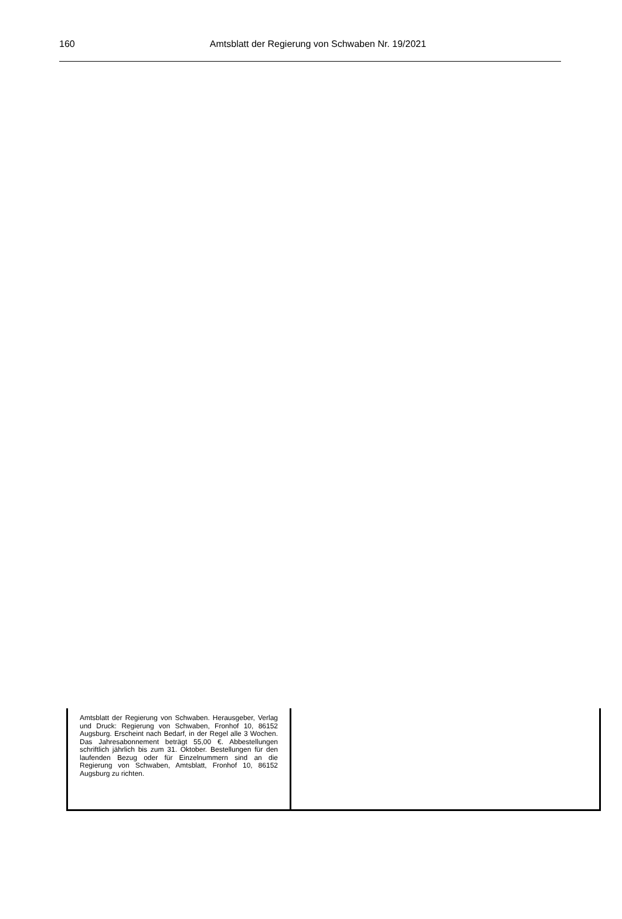160
Amtsblatt der Regierung von Schwaben Nr. 19/2021
Amtsblatt der Regierung von Schwaben. Herausgeber, Verlag und Druck: Regierung von Schwaben, Fronhof 10, 86152 Augsburg. Erscheint nach Bedarf, in der Regel alle 3 Wochen. Das Jahresabonnement beträgt 55,00 €. Abbestellungen schriftlich jährlich bis zum 31. Oktober. Bestellungen für den laufenden Bezug oder für Einzelnummern sind an die Regierung von Schwaben, Amtsblatt, Fronhof 10, 86152 Augsburg zu richten.